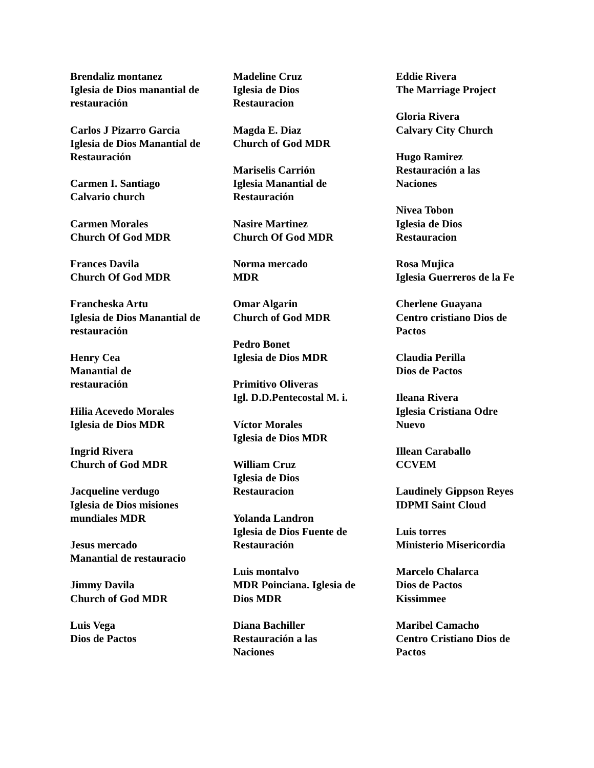Brendaliz montanez
Iglesia de Dios manantial de restauración
Carlos J Pizarro Garcia
Iglesia de Dios Manantial de Restauración
Carmen I. Santiago
Calvario church
Carmen Morales
Church Of God MDR
Frances Davila
Church Of God MDR
Francheska Artu
Iglesia de Dios Manantial de restauración
Henry Cea
Manantial de
restauración
Hilia Acevedo Morales
Iglesia de Dios MDR
Ingrid Rivera
Church of God MDR
Jacqueline verdugo
Iglesia de Dios misiones mundiales MDR
Jesus mercado
Manantial de restauracio
Jimmy Davila
Church of God MDR
Luis Vega
Dios de Pactos
Madeline Cruz
Iglesia de Dios
Restauracion
Magda E. Diaz
Church of God MDR
Mariselis Carrión
Iglesia Manantial de Restauración
Nasire Martinez
Church Of God MDR
Norma mercado
MDR
Omar Algarin
Church of God MDR
Pedro Bonet
Iglesia de Dios MDR
Primitivo Oliveras
Igl. D.D.Pentecostal M. i.
Víctor Morales
Iglesia de Dios MDR
William Cruz
Iglesia de Dios
Restauracion
Yolanda Landron
Iglesia de Dios Fuente de Restauración
Luis montalvo
MDR Poinciana. Iglesia de Dios MDR
Diana Bachiller
Restauración a las
Naciones
Eddie Rivera
The Marriage Project
Gloria Rivera
Calvary City Church
Hugo Ramirez
Restauración a las
Naciones
Nivea Tobon
Iglesia de Dios
Restauracion
Rosa Mujica
Iglesia Guerreros de la Fe
Cherlene Guayana
Centro cristiano Dios de Pactos
Claudia Perilla
Dios de Pactos
Ileana Rivera
Iglesia Cristiana Odre Nuevo
Illean Caraballo
CCVEM
Laudinely Gippson Reyes
IDPMI Saint Cloud
Luis torres
Ministerio Misericordia
Marcelo Chalarca
Dios de Pactos
Kissimmee
Maribel Camacho
Centro Cristiano Dios de Pactos